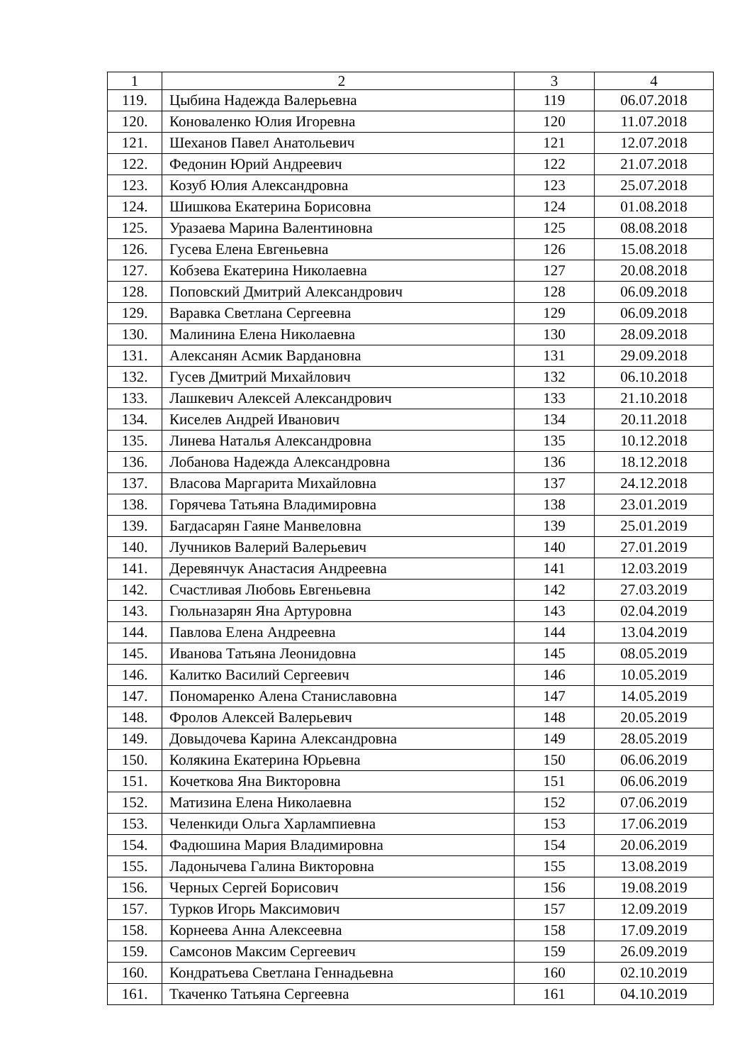| 1 | 2 | 3 | 4 |
| --- | --- | --- | --- |
| 119. | Цыбина Надежда Валерьевна | 119 | 06.07.2018 |
| 120. | Коноваленко Юлия Игоревна | 120 | 11.07.2018 |
| 121. | Шеханов Павел Анатольевич | 121 | 12.07.2018 |
| 122. | Федонин Юрий Андреевич | 122 | 21.07.2018 |
| 123. | Козуб Юлия Александровна | 123 | 25.07.2018 |
| 124. | Шишкова Екатерина Борисовна | 124 | 01.08.2018 |
| 125. | Уразаева Марина Валентиновна | 125 | 08.08.2018 |
| 126. | Гусева Елена Евгеньевна | 126 | 15.08.2018 |
| 127. | Кобзева Екатерина Николаевна | 127 | 20.08.2018 |
| 128. | Поповский Дмитрий Александрович | 128 | 06.09.2018 |
| 129. | Варавка Светлана Сергеевна | 129 | 06.09.2018 |
| 130. | Малинина Елена Николаевна | 130 | 28.09.2018 |
| 131. | Алексанян Асмик Вардановна | 131 | 29.09.2018 |
| 132. | Гусев Дмитрий Михайлович | 132 | 06.10.2018 |
| 133. | Лашкевич Алексей Александрович | 133 | 21.10.2018 |
| 134. | Киселев Андрей Иванович | 134 | 20.11.2018 |
| 135. | Линева Наталья Александровна | 135 | 10.12.2018 |
| 136. | Лобанова Надежда Александровна | 136 | 18.12.2018 |
| 137. | Власова Маргарита Михайловна | 137 | 24.12.2018 |
| 138. | Горячева Татьяна Владимировна | 138 | 23.01.2019 |
| 139. | Багдасарян Гаяне Манвеловна | 139 | 25.01.2019 |
| 140. | Лучников Валерий Валерьевич | 140 | 27.01.2019 |
| 141. | Деревянчук Анастасия Андреевна | 141 | 12.03.2019 |
| 142. | Счастливая Любовь Евгеньевна | 142 | 27.03.2019 |
| 143. | Гюльназарян Яна Артуровна | 143 | 02.04.2019 |
| 144. | Павлова Елена Андреевна | 144 | 13.04.2019 |
| 145. | Иванова Татьяна Леонидовна | 145 | 08.05.2019 |
| 146. | Калитко Василий Сергеевич | 146 | 10.05.2019 |
| 147. | Пономаренко Алена Станиславовна | 147 | 14.05.2019 |
| 148. | Фролов Алексей Валерьевич | 148 | 20.05.2019 |
| 149. | Довыдочева Карина Александровна | 149 | 28.05.2019 |
| 150. | Колякина Екатерина Юрьевна | 150 | 06.06.2019 |
| 151. | Кочеткова Яна Викторовна | 151 | 06.06.2019 |
| 152. | Матизина Елена Николаевна | 152 | 07.06.2019 |
| 153. | Челенкиди Ольга Харлампиевна | 153 | 17.06.2019 |
| 154. | Фадюшина Мария Владимировна | 154 | 20.06.2019 |
| 155. | Ладонычева Галина Викторовна | 155 | 13.08.2019 |
| 156. | Черных Сергей Борисович | 156 | 19.08.2019 |
| 157. | Турков Игорь Максимович | 157 | 12.09.2019 |
| 158. | Корнеева Анна Алексеевна | 158 | 17.09.2019 |
| 159. | Самсонов Максим Сергеевич | 159 | 26.09.2019 |
| 160. | Кондратьева Светлана Геннадьевна | 160 | 02.10.2019 |
| 161. | Ткаченко Татьяна Сергеевна | 161 | 04.10.2019 |